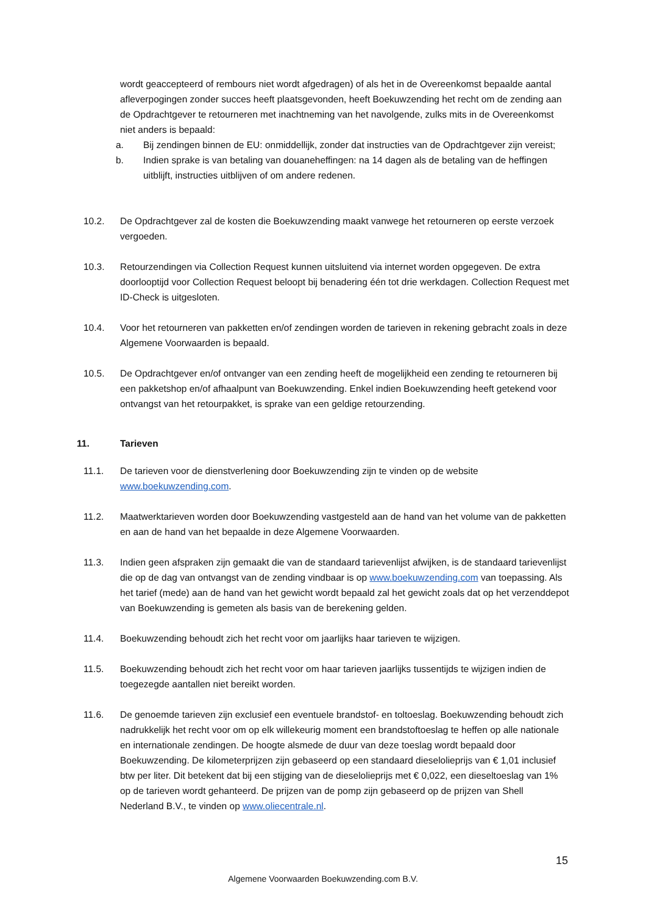wordt geaccepteerd of rembours niet wordt afgedragen) of als het in de Overeenkomst bepaalde aantal afleverpogingen zonder succes heeft plaatsgevonden, heeft Boekuwzending het recht om de zending aan de Opdrachtgever te retourneren met inachtneming van het navolgende, zulks mits in de Overeenkomst niet anders is bepaald:
a. Bij zendingen binnen de EU: onmiddellijk, zonder dat instructies van de Opdrachtgever zijn vereist;
b. Indien sprake is van betaling van douaneheffingen: na 14 dagen als de betaling van de heffingen uitblijft, instructies uitblijven of om andere redenen.
10.2. De Opdrachtgever zal de kosten die Boekuwzending maakt vanwege het retourneren op eerste verzoek vergoeden.
10.3. Retourzendingen via Collection Request kunnen uitsluitend via internet worden opgegeven. De extra doorlooptijd voor Collection Request beloopt bij benadering één tot drie werkdagen. Collection Request met ID-Check is uitgesloten.
10.4. Voor het retourneren van pakketten en/of zendingen worden de tarieven in rekening gebracht zoals in deze Algemene Voorwaarden is bepaald.
10.5. De Opdrachtgever en/of ontvanger van een zending heeft de mogelijkheid een zending te retourneren bij een pakketshop en/of afhaalpunt van Boekuwzending. Enkel indien Boekuwzending heeft getekend voor ontvangst van het retourpakket, is sprake van een geldige retourzending.
11. Tarieven
11.1. De tarieven voor de dienstverlening door Boekuwzending zijn te vinden op de website www.boekuwzending.com.
11.2. Maatwerktarieven worden door Boekuwzending vastgesteld aan de hand van het volume van de pakketten en aan de hand van het bepaalde in deze Algemene Voorwaarden.
11.3. Indien geen afspraken zijn gemaakt die van de standaard tarievenlijst afwijken, is de standaard tarievenlijst die op de dag van ontvangst van de zending vindbaar is op www.boekuwzending.com van toepassing. Als het tarief (mede) aan de hand van het gewicht wordt bepaald zal het gewicht zoals dat op het verzenddepot van Boekuwzending is gemeten als basis van de berekening gelden.
11.4. Boekuwzending behoudt zich het recht voor om jaarlijks haar tarieven te wijzigen.
11.5. Boekuwzending behoudt zich het recht voor om haar tarieven jaarlijks tussentijds te wijzigen indien de toegezegde aantallen niet bereikt worden.
11.6. De genoemde tarieven zijn exclusief een eventuele brandstof- en toltoeslag. Boekuwzending behoudt zich nadrukkelijk het recht voor om op elk willekeurig moment een brandstoftoeslag te heffen op alle nationale en internationale zendingen. De hoogte alsmede de duur van deze toeslag wordt bepaald door Boekuwzending. De kilometerprijzen zijn gebaseerd op een standaard dieselolieprijs van € 1,01 inclusief btw per liter. Dit betekent dat bij een stijging van de dieselolieprijs met € 0,022, een dieseltoeslag van 1% op de tarieven wordt gehanteerd. De prijzen van de pomp zijn gebaseerd op de prijzen van Shell Nederland B.V., te vinden op www.oliecentrale.nl.
15
Algemene Voorwaarden Boekuwzending.com B.V.